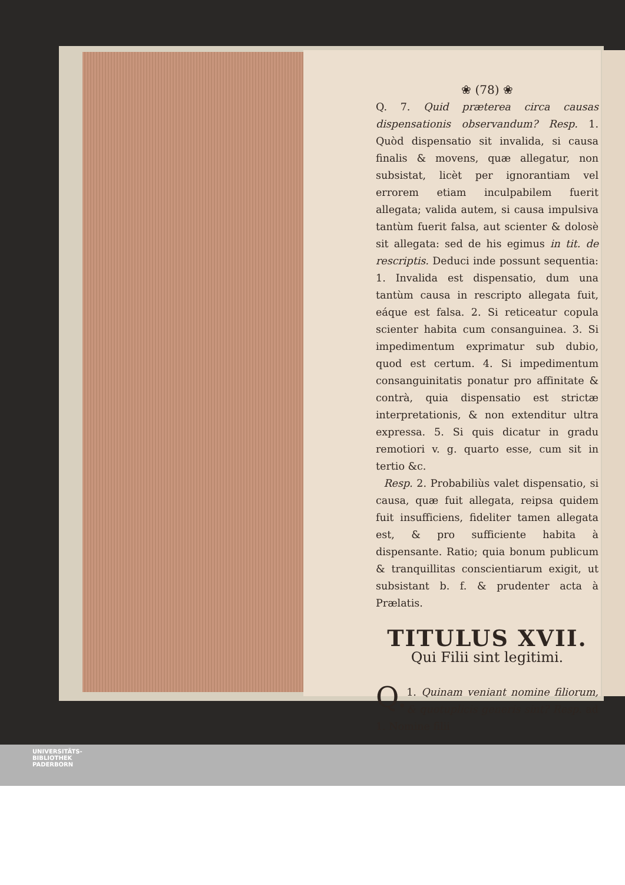❀ (78) ❀
Q. 7. Quid præterea circa causas dispensationis observandum? Resp. 1. Quòd dispensatio sit invalida, si causa finalis & movens, quæ allegatur, non subsistat, licèt per ignorantiam vel errorem etiam inculpabilem fuerit allegata; valida autem, si causa impulsiva tantùm fuerit falsa, aut scienter & dolosè sit allegata: sed de his egimus in tit. de rescriptis. Deduci inde possunt sequentia: 1. Invalida est dispensatio, dum una tantùm causa in rescripto allegata fuit, eáque est falsa. 2. Si reticeatur copula scienter habita cum consanguinea. 3. Si impedimentum exprimatur sub dubio, quod est certum. 4. Si impedimentum consanguinitatis ponatur pro affinitate & contrà, quia dispensatio est strictæ interpretationis, & non extenditur ultra expressa. 5. Si quis dicatur in gradu remotiori v. g. quarto esse, cum sit in tertio &c.
Resp. 2. Probabiliùs valet dispensatio, si causa, quæ fuit allegata, reipsa quidem fuit insufficiens, fideliter tamen allegata est, & pro sufficiente habita à dispensante. Ratio; quia bonum publicum & tranquillitas conscientiarum exigit, ut subsistant b. f. & prudenter acta à Prælatis.
TITULUS XVII.
Qui Filii sint legitimi.
Q. 1. Quinam veniant nomine filiorum, & quotuplicis generis sint? Resp. ad 1. Nomine filii
UNIVERSITÄTS-
BIBLIOTHEK
PADERBORN